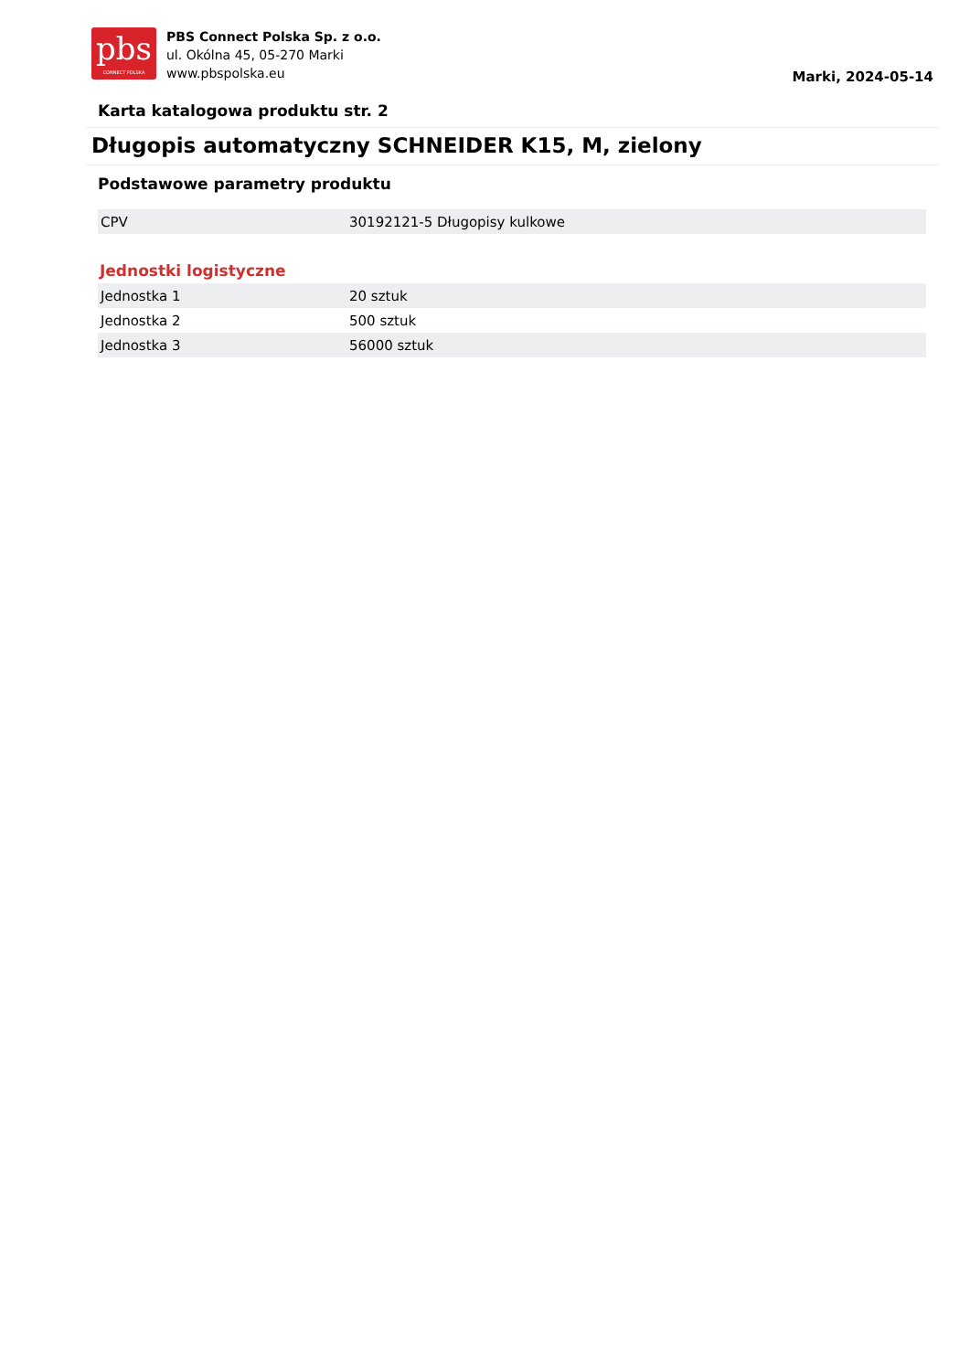pbs
CONNECT POLSKA
PBS Connect Polska Sp. z o.o.
ul. Okólna 45, 05-270 Marki
www.pbspolska.eu
Marki, 2024-05-14
Karta katalogowa produktu str. 2
Długopis automatyczny SCHNEIDER K15, M, zielony
Podstawowe parametry produktu
| CPV | 30192121-5 Długopisy kulkowe |
Jednostki logistyczne
| Jednostka 1 | 20 sztuk |
| Jednostka 2 | 500 sztuk |
| Jednostka 3 | 56000 sztuk |